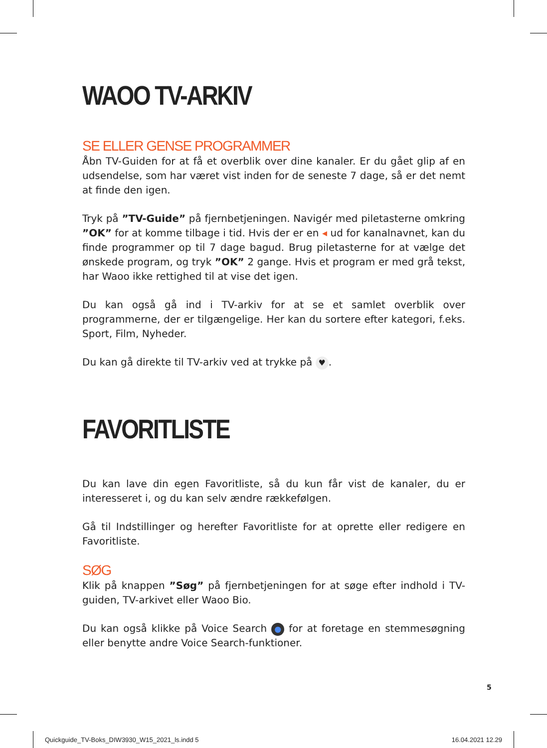WAOO TV-ARKIV
SE ELLER GENSE PROGRAMMER
Åbn TV-Guiden for at få et overblik over dine kanaler. Er du gået glip af en udsendelse, som har været vist inden for de seneste 7 dage, så er det nemt at finde den igen.
Tryk på ”TV-Guide” på fjernbetjeningen. Navigér med piletasterne omkring ”OK” for at komme tilbage i tid. Hvis der er en ◂ ud for kanalnavnet, kan du finde programmer op til 7 dage bagud. Brug piletasterne for at vælge det ønskede program, og tryk ”OK” 2 gange. Hvis et program er med grå tekst, har Waoo ikke rettighed til at vise det igen.
Du kan også gå ind i TV-arkiv for at se et samlet overblik over programmerne, der er tilgængelige. Her kan du sortere efter kategori, f.eks. Sport, Film, Nyheder.
Du kan gå direkte til TV-arkiv ved at trykke på ♥.
FAVORITLISTE
Du kan lave din egen Favoritliste, så du kun får vist de kanaler, du er interesseret i, og du kan selv ændre rækkefølgen.
Gå til Indstillinger og herefter Favoritliste for at oprette eller redigere en Favoritliste.
SØG
Klik på knappen ”Søg” på fjernbetjeningen for at søge efter indhold i TV-guiden, TV-arkivet eller Waoo Bio.
Du kan også klikke på Voice Search ● for at foretage en stemmesøgning eller benytte andre Voice Search-funktioner.
5
Quickguide_TV-Boks_DIW3930_W15_2021_ls.indd 5 16.04.2021 12.29